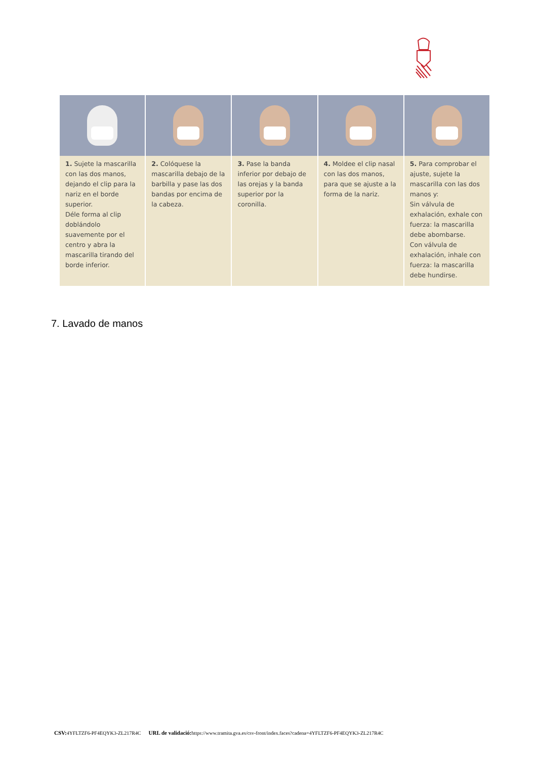1. Sujete la mascarilla con las dos manos, dejando el clip para la nariz en el borde superior.
Déle forma al clip doblándolo suavemente por el centro y abra la mascarilla tirando del borde inferior.
2. Colóquese la mascarilla debajo de la barbilla y pase las dos bandas por encima de la cabeza.
3. Pase la banda inferior por debajo de las orejas y la banda superior por la coronilla.
4. Moldee el clip nasal con las dos manos, para que se ajuste a la forma de la nariz.
5. Para comprobar el ajuste, sujete la mascarilla con las dos manos y:
Sin válvula de exhalación, exhale con fuerza: la mascarilla debe abombarse.
Con válvula de exhalación, inhale con fuerza: la mascarilla debe hundirse.
7. Lavado de manos
CSV: 4YFLTZF6-PF4EQYK3-ZL217R4C URL de validació: https://www.tramita.gva.es/csv-front/index.faces?cadena=4YFLTZF6-PF4EQYK3-ZL217R4C